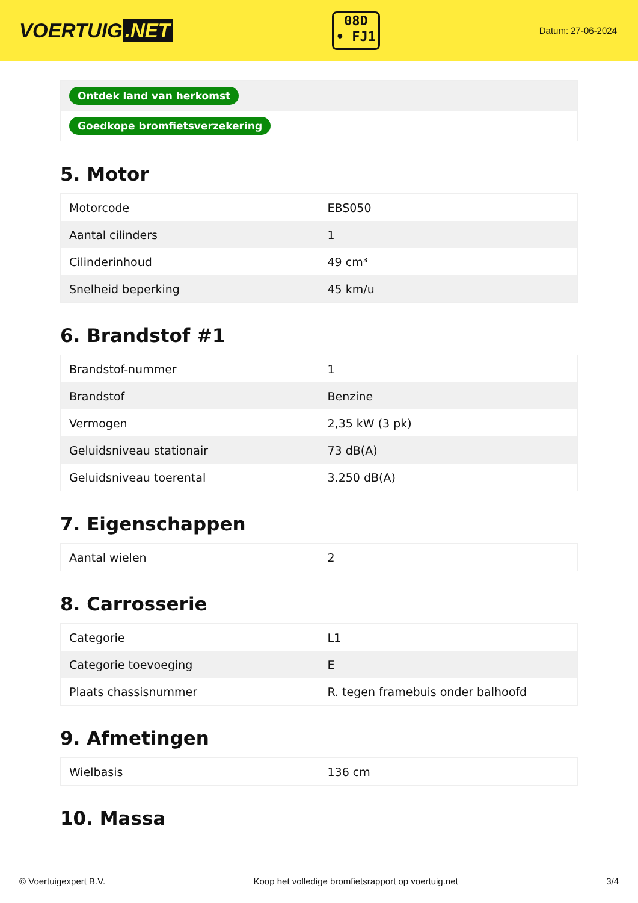VOERTUIG.NET
08D
• FJ1
Datum: 27-06-2024
| Ontdek land van herkomst |
| Goedkope bromfietsverzekering |
5. Motor
| Motorcode | EBS050 |
| Aantal cilinders | 1 |
| Cilinderinhoud | 49 cm³ |
| Snelheid beperking | 45 km/u |
6. Brandstof #1
| Brandstof-nummer | 1 |
| Brandstof | Benzine |
| Vermogen | 2,35 kW (3 pk) |
| Geluidsniveau stationair | 73 dB(A) |
| Geluidsniveau toerental | 3.250 dB(A) |
7. Eigenschappen
| Aantal wielen | 2 |
8. Carrosserie
| Categorie | L1 |
| Categorie toevoeging | E |
| Plaats chassisnummer | R. tegen framebuis onder balhoofd |
9. Afmetingen
| Wielbasis | 136 cm |
10. Massa
© Voertuigexpert B.V. Koop het volledige bromfietsrapport op voertuig.net 3/4